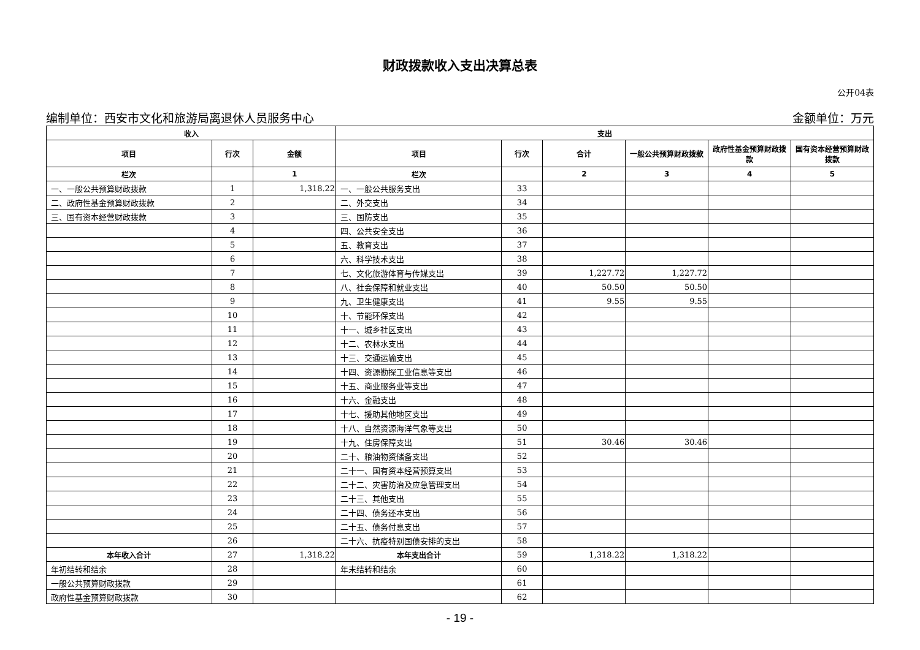财政拨款收入支出决算总表
公开04表
编制单位：西安市文化和旅游局离退休人员服务中心 金额单位：万元
| 收入 | | | 支出 | | | | | |
| --- | --- | --- | --- | --- | --- | --- | --- | --- |
| 项目 | 行次 | 金额 | 项目 | 行次 | 合计 | 一般公共预算财政拨款 | 政府性基金预算财政拨款 | 国有资本经营预算财政拨款 |
| 栏次 | | 1 | 栏次 | | 2 | 3 | 4 | 5 |
| 一、一般公共预算财政拨款 | 1 | 1,318.22 | 一、一般公共服务支出 | 33 | | | | |
| 二、政府性基金预算财政拨款 | 2 | | 二、外交支出 | 34 | | | | |
| 三、国有资本经营财政拨款 | 3 | | 三、国防支出 | 35 | | | | |
| | 4 | | 四、公共安全支出 | 36 | | | | |
| | 5 | | 五、教育支出 | 37 | | | | |
| | 6 | | 六、科学技术支出 | 38 | | | | |
| | 7 | | 七、文化旅游体育与传媒支出 | 39 | 1,227.72 | 1,227.72 | | |
| | 8 | | 八、社会保障和就业支出 | 40 | 50.50 | 50.50 | | |
| | 9 | | 九、卫生健康支出 | 41 | 9.55 | 9.55 | | |
| | 10 | | 十、节能环保支出 | 42 | | | | |
| | 11 | | 十一、城乡社区支出 | 43 | | | | |
| | 12 | | 十二、农林水支出 | 44 | | | | |
| | 13 | | 十三、交通运输支出 | 45 | | | | |
| | 14 | | 十四、资源勘探工业信息等支出 | 46 | | | | |
| | 15 | | 十五、商业服务业等支出 | 47 | | | | |
| | 16 | | 十六、金融支出 | 48 | | | | |
| | 17 | | 十七、援助其他地区支出 | 49 | | | | |
| | 18 | | 十八、自然资源海洋气象等支出 | 50 | | | | |
| | 19 | | 十九、住房保障支出 | 51 | 30.46 | 30.46 | | |
| | 20 | | 二十、粮油物资储备支出 | 52 | | | | |
| | 21 | | 二十一、国有资本经营预算支出 | 53 | | | | |
| | 22 | | 二十二、灾害防治及应急管理支出 | 54 | | | | |
| | 23 | | 二十三、其他支出 | 55 | | | | |
| | 24 | | 二十四、债务还本支出 | 56 | | | | |
| | 25 | | 二十五、债务付息支出 | 57 | | | | |
| | 26 | | 二十六、抗疫特别国债安排的支出 | 58 | | | | |
| 本年收入合计 | 27 | 1,318.22 | 本年支出合计 | 59 | 1,318.22 | 1,318.22 | | |
| 年初结转和结余 | 28 | | 年末结转和结余 | 60 | | | | |
| 一般公共预算财政拨款 | 29 | | | 61 | | | | |
| 政府性基金预算财政拨款 | 30 | | | 62 | | | | |
- 19 -